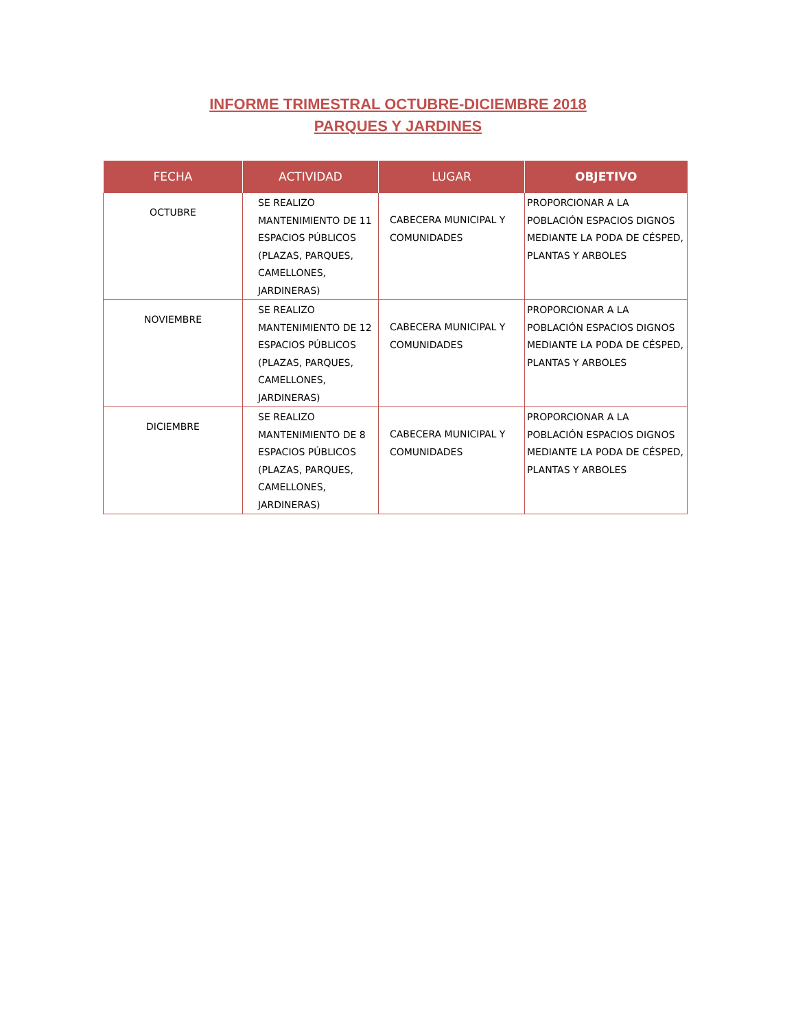INFORME TRIMESTRAL OCTUBRE-DICIEMBRE 2018
PARQUES Y JARDINES
| FECHA | ACTIVIDAD | LUGAR | OBJETIVO |
| --- | --- | --- | --- |
| OCTUBRE | SE REALIZO MANTENIMIENTO DE 11 ESPACIOS PÚBLICOS (PLAZAS, PARQUES, CAMELLONES, JARDINERAS) | CABECERA MUNICIPAL Y COMUNIDADES | PROPORCIONAR A LA POBLACIÓN ESPACIOS DIGNOS MEDIANTE LA PODA DE CÉSPED, PLANTAS Y ARBOLES |
| NOVIEMBRE | SE REALIZO MANTENIMIENTO DE 12 ESPACIOS PÚBLICOS (PLAZAS, PARQUES, CAMELLONES, JARDINERAS) | CABECERA MUNICIPAL Y COMUNIDADES | PROPORCIONAR A LA POBLACIÓN ESPACIOS DIGNOS MEDIANTE LA PODA DE CÉSPED, PLANTAS Y ARBOLES |
| DICIEMBRE | SE REALIZO MANTENIMIENTO DE 8 ESPACIOS PÚBLICOS (PLAZAS, PARQUES, CAMELLONES, JARDINERAS) | CABECERA MUNICIPAL Y COMUNIDADES | PROPORCIONAR A LA POBLACIÓN ESPACIOS DIGNOS MEDIANTE LA PODA DE CÉSPED, PLANTAS Y ARBOLES |